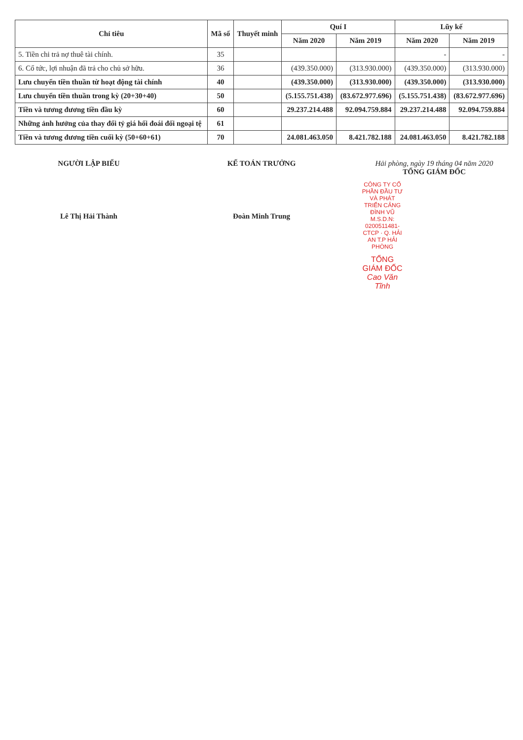| Chỉ tiêu | Mã số | Thuyết minh | Quí I | | Lũy kế | |
| --- | --- | --- | --- | --- | --- | --- |
| | | | Năm 2020 | Năm 2019 | Năm 2020 | Năm 2019 |
| 5. Tiền chi trả nợ thuê tài chính. | 35 | | | | - | - |
| 6. Cổ tức, lợi nhuận đã trả cho chủ sở hữu. | 36 | | (439.350.000) | (313.930.000) | (439.350.000) | (313.930.000) |
| Lưu chuyển tiền thuần từ hoạt động tài chính | 40 | | (439.350.000) | (313.930.000) | (439.350.000) | (313.930.000) |
| Lưu chuyển tiền thuần trong kỳ (20+30+40) | 50 | | (5.155.751.438) | (83.672.977.696) | (5.155.751.438) | (83.672.977.696) |
| Tiền và tương đương tiền đầu kỳ | 60 | | 29.237.214.488 | 92.094.759.884 | 29.237.214.488 | 92.094.759.884 |
| Những ảnh hưởng của thay đổi tỷ giá hối đoái đối ngoại tệ | 61 | | | | | |
| Tiền và tương đương tiền cuối kỳ (50+60+61) | 70 | | 24.081.463.050 | 8.421.782.188 | 24.081.463.050 | 8.421.782.188 |
NGƯỜI LẬP BIỂU
Lê Thị Hải Thành
KẾ TOÁN TRƯỞNG
Đoàn Minh Trung
Hải phòng, ngày 19 tháng 04 năm 2020
TỔNG GIÁM ĐỐC
CÔNG TY CỔ PHẦN ĐẦU TƯ VÀ PHÁT TRIỂN CẢNG ĐÌNH VŨ
M.S.D.N: 0200511481-CTCP · Q. HẢI AN T.P HẢI PHÒNG
TỔNG GIÁM ĐỐC
Cao Văn Tĩnh